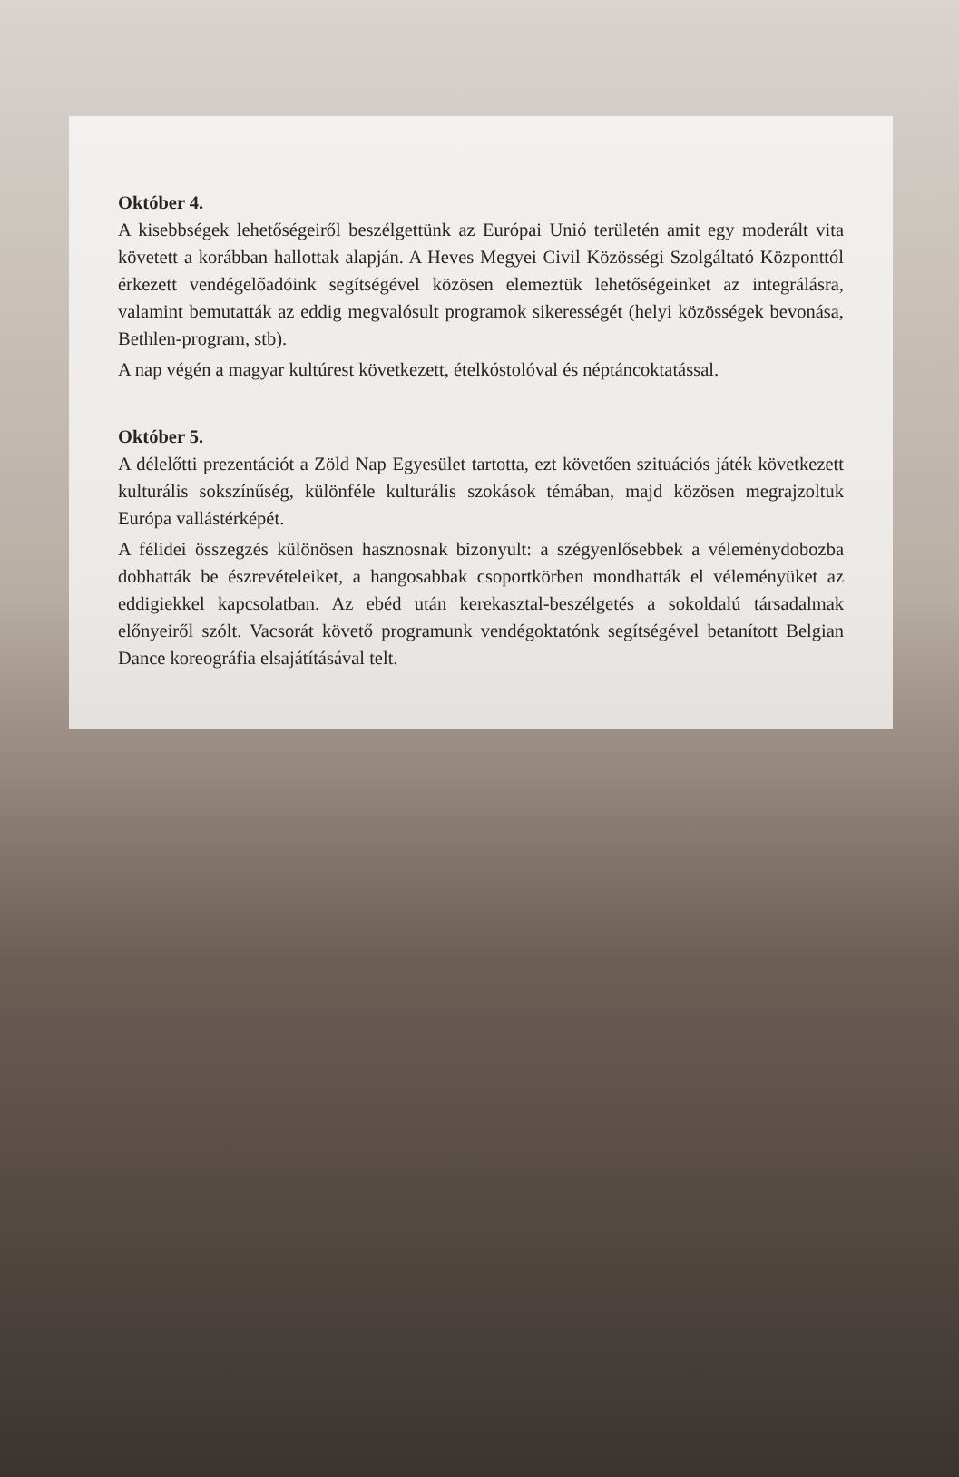Október 4.
A kisebbségek lehetőségeiről beszélgettünk az Európai Unió területén amit egy moderált vita követett a korábban hallottak alapján. A Heves Megyei Civil Közösségi Szolgáltató Központtól érkezett vendégelőadóink segítségével közösen elemeztük lehetőségeinket az integrálásra, valamint bemutatták az eddig megvalósult programok sikerességét (helyi közösségek bevonása, Bethlen-program, stb).
A nap végén a magyar kultúrest következett, ételkóstolóval és néptáncoktatással.
Október 5.
A délelőtti prezentációt a Zöld Nap Egyesület tartotta, ezt követően szituációs játék következett kulturális sokszínűség, különféle kulturális szokások témában, majd közösen megrajzoltuk Európa vallástérképét.
A félidei összegzés különösen hasznosnak bizonyult: a szégyenlősebbek a véleménydobozba dobhatták be észrevételeiket, a hangosabbak csoportkörben mondhatták el véleményüket az eddigiekkel kapcsolatban. Az ebéd után kerekasztal-beszélgetés a sokoldalú társadalmak előnyeiről szólt. Vacsorát követő programunk vendégoktatónk segítségével betanított Belgian Dance koreográfia elsajátításával telt.